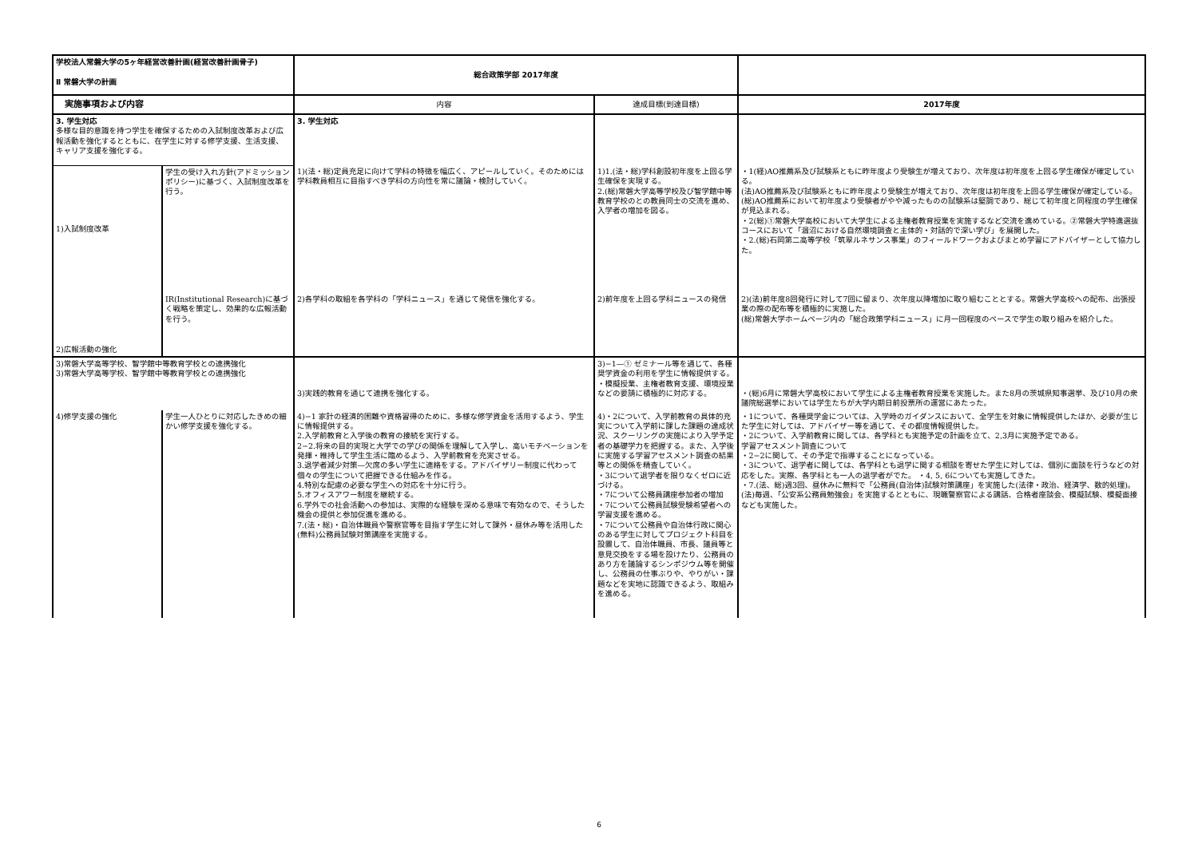| 学校法人常磐大学の5ヶ年経営改善計画(経営改善計画骨子) Ⅱ 常磐大学の計画 | | 総合政策学部 2017年度 | | |
| 実施事項および内容 | | 内容 | 達成目標(到達目標) | 2017年度 |
| 3. 学生対応 多様な目的意識を持つ学生を確保するための入試制度改革および広報活動を強化するとともに、在学生に対する修学支援、生活支援、キャリア支援を強化する。 | | 3. 学生対応 | | |
| 1)入試制度改革 | 学生の受け入れ方針(アドミッションポリシー)に基づく、入試制度改革を行う。 | 1)(法・総)定員充足に向けて学科の特徴を幅広く、アピールしていく。そのためには学科教員相互に目指すべき学科の方向性を常に議論・検討していく。 | 1)1.(法・総)学科創設初年度を上回る学生確保を実現する。 2.(総)常磐大学高等学校及び智学館中等教育学校のとの教員同士の交流を進め、入学者の増加を図る。 | ・1(経)AO推薦系及び試験系ともに昨年度より受験生が増えており、次年度は初年度を上回る学生確保が確定している。 (法)AO推薦系及び試験系ともに昨年度より受験生が増えており、次年度は初年度を上回る学生確保が確定している。 (総)AO推薦系において初年度より受験者がやや減ったものの試験系は堅調であり、総じて初年度と同程度の学生確保が見込まれる。 ・2(総)①常磐大学高校において大学生による主権者教育授業を実施するなど交流を進めている。②常磐大学特進選抜コースにおいて「涸沼における自然環境調査と主体的・対話的で深い学び」を展開した。 ・2.(総)石岡第二高等学校「筑翠ルネサンス事業」のフィールドワークおよびまとめ学習にアドバイザーとして協力した。 |
| 2)広報活動の強化 | IR(Institutional Research)に基づく戦略を策定し、効果的な広報活動を行う。 | 2)各学科の取組を各学科の「学科ニュース」を通じて発信を強化する。 | 2)前年度を上回る学科ニュースの発信 | 2)(法)前年度8回発行に対して7回に留まり、次年度以降増加に取り組むこととする。常磐大学高校への配布、出張授業の際の配布等を積極的に実施した。 (総)常磐大学ホームページ内の「総合政策学科ニュース」に月一回程度のペースで学生の取り組みを紹介した。 |
| 3)常磐大学高等学校、智学館中等教育学校との連携強化 3)常磐大学高等学校、智学館中等教育学校との連携強化 | | 3)実践的教育を通じて連携を強化する。 | 3)−1—① ゼミナール等を通じて、各種奨学資金の利用を学生に情報提供する。 ・模擬授業、主権者教育支援、環境授業などの要請に積極的に対応する。 | ・(総)6月に常磐大学高校において学生による主権者教育授業を実施した。また8月の茨城県知事選挙、及び10月の衆議院総選挙においては学生たちが大学内期日前投票所の運営にあたった。 |
| 4)修学支援の強化 | 学生一人ひとりに対応したきめの細かい修学支援を強化する。 | 4)−1 家計の経済的困難や資格習得のために、多様な修学資金を活用するよう、学生に情報提供する。 2.入学前教育と入学後の教育の接続を実行する。 2−2.将来の目的実現と大学での学びの関係を理解して入学し、高いモチベーションを発揮・維持して学生生活に臨めるよう、入学前教育を充実させる。 3.退学者減少対策—欠席の多い学生に連絡をする。アドバイザリー制度に代わって個々の学生について把握できる仕組みを作る。 4.特別な配慮の必要な学生への対応を十分に行う。 5.オフィスアワー制度を継続する。 6.学外での社会活動への参加は、実際的な経験を深める意味で有効なので、そうした機会の提供と参加促進を進める。 7.(法・総)・自治体職員や警察官等を目指す学生に対して課外・昼休み等を活用した(無料)公務員試験対策講座を実施する。 | 4)・2について、入学前教育の具体的充実について入学前に課した課題の達成状況、スクーリングの実施により入学予定者の基礎学力を把握する。また、入学後に実施する学習アセスメント調査の結果等との関係を精査していく。 ・3について退学者を限りなくゼロに近づける。 ・7について公務員講座参加者の増加 ・7について公務員試験受験希望者への学習支援を進める。 ・7について公務員や自治体行政に関心のある学生に対してプロジェクト科目を設置して、自治体職員、市長、議員等と意見交換をする場を設けたり、公務員のあり方を議論するシンポジウム等を開催し、公務員の仕事ぶりや、やりがい・課題などを実地に認識できるよう、取組みを進める。 | ・1について、各種奨学金については、入学時のガイダンスにおいて、全学生を対象に情報提供したほか、必要が生じた学生に対しては、アドバイザー等を通じて、その都度情報提供した。 ・2について、入学前教育に関しては、各学科とも実施予定の計画を立て、2,3月に実施予定である。 学習アセスメント調査について ・2−2に関して、その予定で指導することになっている。 ・3について、退学者に関しては、各学科とも退学に関する相談を寄せた学生に対しては、個別に面談を行うなどの対応をした。実際、各学科とも一人の退学者がでた。 ・4, 5, 6についても実施してきた。 ・7.(法、総)週3回、昼休みに無料で「公務員(自治体)試験対策講座」を実施した(法律・政治、経済学、数的処理)。 (法)毎週、「公安系公務員勉強会」を実施するとともに、現職警察官による講話、合格者座談会、模擬試験、模擬面接なども実施した。 |
6